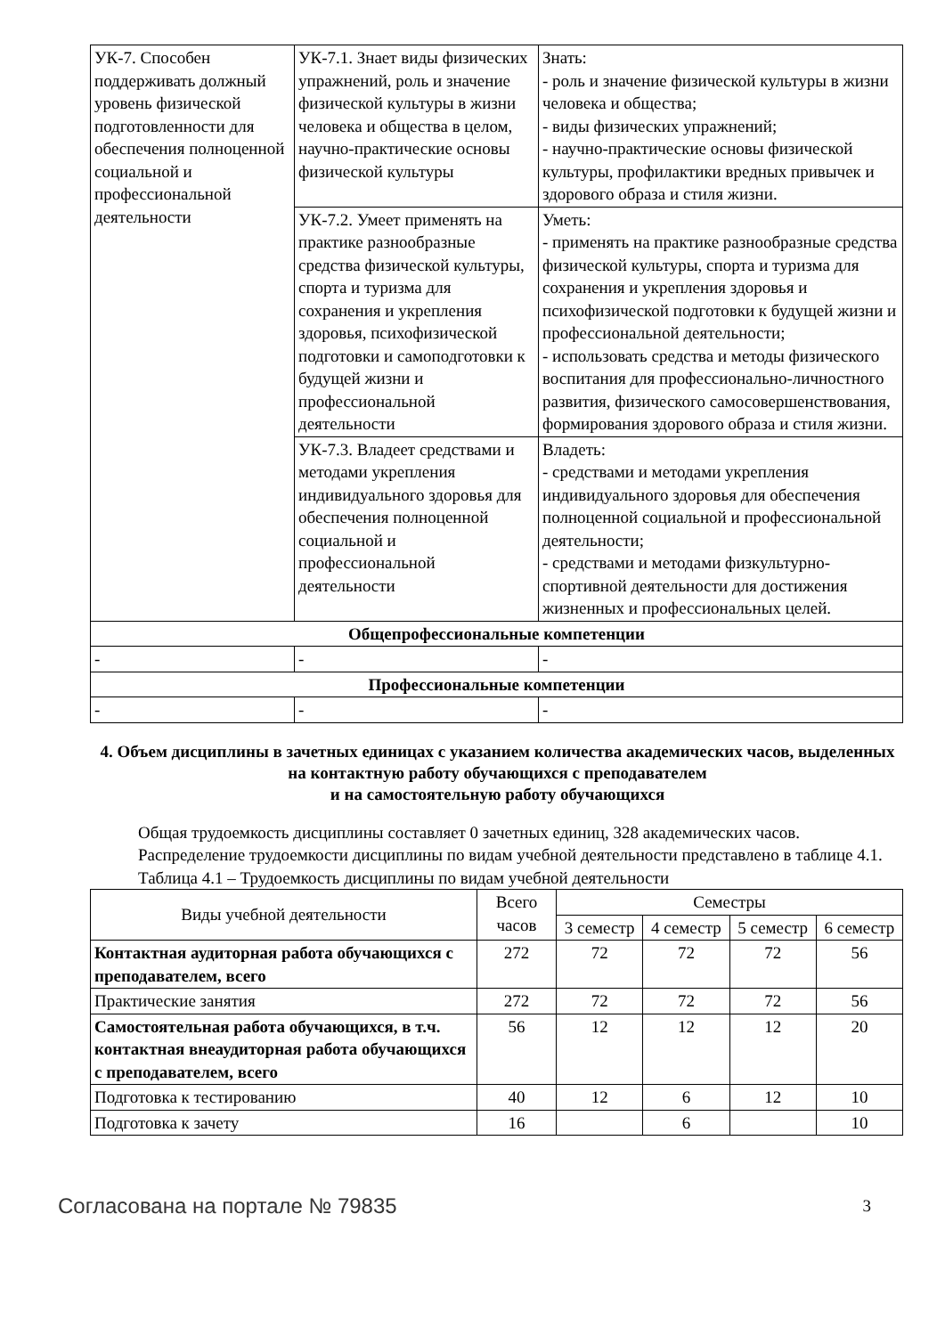| УК-7. Способен поддерживать должный уровень физической подготовленности для обеспечения полноценной социальной и профессиональной деятельности | УК-7.1. Знает виды физических упражнений, роль и значение физической культуры в жизни человека и общества в целом, научно-практические основы физической культуры | Знать: - роль и значение физической культуры в жизни человека и общества; - виды физических упражнений; - научно-практические основы физической культуры, профилактики вредных привычек и здорового образа и стиля жизни. |
| | УК-7.2. Умеет применять на практике разнообразные средства физической культуры, спорта и туризма для сохранения и укрепления здоровья, психофизической подготовки и самоподготовки к будущей жизни и профессиональной деятельности | Уметь: - применять на практике разнообразные средства физической культуры, спорта и туризма для сохранения и укрепления здоровья и психофизической подготовки к будущей жизни и профессиональной деятельности; - использовать средства и методы физического воспитания для профессионально-личностного развития, физического самосовершенствования, формирования здорового образа и стиля жизни. |
| | УК-7.3. Владеет средствами и методами укрепления индивидуального здоровья для обеспечения полноценной социальной и профессиональной деятельности | Владеть: - средствами и методами укрепления индивидуального здоровья для обеспечения полноценной социальной и профессиональной деятельности; - средствами и методами физкультурно-спортивной деятельности для достижения жизненных и профессиональных целей. |
| Общепрофессиональные компетенции | | |
| - | - | - |
| Профессиональные компетенции | | |
| - | - | - |
4. Объем дисциплины в зачетных единицах с указанием количества академических часов, выделенных на контактную работу обучающихся с преподавателем
и на самостоятельную работу обучающихся
Общая трудоемкость дисциплины составляет 0 зачетных единиц, 328 академических часов.
Распределение трудоемкости дисциплины по видам учебной деятельности представлено в таблице 4.1.
Таблица 4.1 – Трудоемкость дисциплины по видам учебной деятельности
| Виды учебной деятельности | Всего часов | Семестры | | | |
| --- | --- | --- | --- | --- | --- |
| | | 3 семестр | 4 семестр | 5 семестр | 6 семестр |
| Контактная аудиторная работа обучающихся с преподавателем, всего | 272 | 72 | 72 | 72 | 56 |
| Практические занятия | 272 | 72 | 72 | 72 | 56 |
| Самостоятельная работа обучающихся, в т.ч. контактная внеаудиторная работа обучающихся с преподавателем, всего | 56 | 12 | 12 | 12 | 20 |
| Подготовка к тестированию | 40 | 12 | 6 | 12 | 10 |
| Подготовка к зачету | 16 | | 6 | | 10 |
Согласована на портале № 79835 3